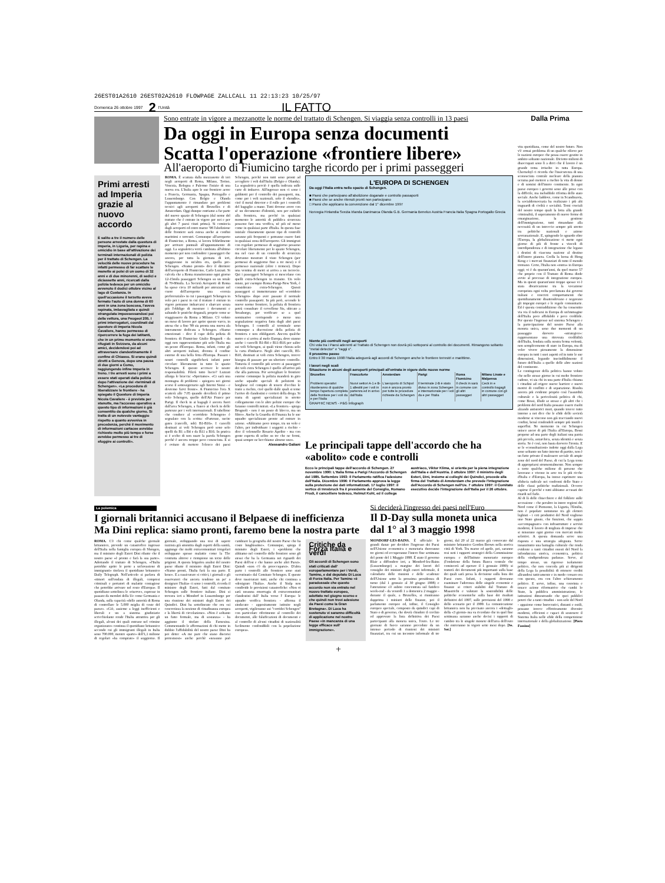26EST01A2610 26EST02A2610 FLOWPAGE ZALLCALL 11 22:13:23 10/25/97
Domenica 26 ottobre 1997 2 l'Unità IL FATTO
Sono entrate in vigore a mezzanotte le norme del trattato di Schengen. Si viaggia senza controlli in 13 paesi
Da oggi in Europa senza documenti
Scatta l'operazione «frontiere libere»
All'aeroporto di Fiumicino targhe ricordo per i primi passeggeri
Primi arresti ad Imperia grazie al nuovo accordo
È salito a tre il numero delle persone arrestate dalla questura di Imperia, in Liguria, per rapina e omicidio in base all'attivazione dei terminali internazionali di polizia per il trattato di Schengen. La velocità delle nuove procedure ha infatti permesso di far scattare le manette ai polsi di un uomo di 32 anni e di due minorenni, di sedici e diciassette anni, ricercati dalla polizia tedesca per un omicidio avvenuto il dodici ottobre vicino al lago di Costanza. In quell'occasione il terzetto aveva fermato l'auto di una donna di 60 anni in una zona boscosa, l'aveva rapinata, imbavagliata e quindi strangolata impossessandosi poi della vettura, una Peugeot 205. I primi interrogatori, coordinati dal questore di Imperia Nicola Cavaliere, hanno permesso di ripercorrere la fuga dei latitanti, che in un primo momento si erano rifugiati in Svizzera, da alcuni amici, decidendosi poi ad attraversare clandestinamente il confine di Chiasso. Si erano quindi diretti a Genova, dopo una pausa di due giorni a Como, raggiungendo infine Imperia in treno. I tre arresti sono i primi a essere stati operati dalla polizia dopo l'attivazione dei «terminali di Schengen». «La procedura di liberalizzare le frontiere - ha spiegato il Questore di Imperia Nicola Cavaliere - è prevista per stanotte, ma l'accesso operativo a questo tipo di informazioni è già consentito da qualche giorno. Si tratta di un notevole vantaggio rispetto a quanto avveniva in precedenza, perchè il movimento di informazioni cartacee avrebbe richiesto molto più tempo e forse avrebbe permesso ai tre di sfuggire ai controlli».
ROMA. È scattata dalla mezzanotte di ieri negli aeroporti di Roma, Milano, Torino, Venezia, Bologna e Palermo l'inizio di una nuova era. L'Italia apre le sue frontiere aeree a Francia, Germania, Spagna, Portogallo e Lussemburgo. Con Belgio e Olanda l'appuntamento è rimandato per problemi tecnici agli aeroporti di Bruxelles e di Amsterdam. Oggi dunque entriamo a far parte del nuovo spazio di Schengen (dal nome del trattato che è entrato in vigore per noi e per gli altri 7 paesi citati prima). Si comincia dagli aeroporti ed entro marzo '98 l'abolizione delle frontiere sarà estesa anche ai confini marittimi e terrestri. Comunque all'aeroporto di Fiumicino, a Roma, si lavora febbrilmente per arrivare puntuali all'appuntamento di oggi. La segnaletica verrà cambiata all'ultimo momento per non confondere i passeggeri che ancora, per tutta la giornata di ieri, viaggiavano in un'altra era, quella pre-Schengen. «Siamo pronti» dice il direttore dell'aeroporto di Fiumicino, Carlo Luzzati. Si calcola che a Roma transiteranno ogni giorno 12-15mila passeggeri Schengen su un totale di 70-80mila. La Società Aeroporti di Roma ha speso circa 10 miliardi per attrezzare nel cuore dell'aeroporto una «corsia preferenziale» in cui i passeggeri Schengen in volo per i paesi in cui il trattato è entrato in vigore potranno imbarcarsi e sbarcare senza più l'obbligo di mostrare i documenti e saltando le pratiche doganali, proprio come se viaggiassero da Roma a Milano. C'è voluto un mese di lavoro per aprire questo varco, in attesa che a fine '99 sia pronta una nuova ala interamente dedicata a Schengen. «Siamo emozionati - dice il capo della polizia di frontiera di Fiumicino Giulio Brugnoli - da oggi non rappresentiamo più solo l'Italia ma un pezzo d'Europa». Roma, infatti, come gli altri aeroporti italiani, diventa il confine esterno di una bella fetta d'Europa. Passare i nostri controlli significherà infatti poter circolare liberamente in tutto lo spazio Schengen. E questo accresce le nostre responsabilità. Filerà tutto liscio? Luzzati allarga le braccia: «Speriamo». «Ci sarà una montagna di problemi - spiegava nei giorni scorsi il sottosegretario agli Interni Sinisi - e dovremo farvi fronte». A Fiumicino l'ora X scatterà alle 7.05 quando decollerà il primo volo Schengen, quello dell'Air France per Parigi. Il check in ai bagagli è ancora fuori dall'area Schengen, a fianco ai check in delle partenze per i voli internazionali. Il tabellone che conduce al «corridoio Schengen» è segnalato con la scritta: «Partenze, uscite gates (cancelli, ndr) B1-B16». I cancelli destinati ai voli Schengen però sono solo quelli da B1 a B4 e da B11 a B16. In pratica si è scelto di non usare la parola Schengen perchè è ancora troppo poco conosciuta. E si è evitato di mettere l'elenco dei paesi Schengen, perchè non tutti sono pronti ad accogliere i voli dall'Italia (Belgio e Olanda). La segnaletica perciò è quella indicata sulle carte di imbarco. All'ingresso non ci sono i gabbiotti per il controllo dei passaporti, ma, come per i voli nazionali, solo il «bendix», cioè il metal detector e il rullo per i controlli del bagaglio a mano. Tutti devono avere con sè un documento d'identità, non per esibirlo alla frontiera, ma perchè in qualsiasi momento le autorità di pubblica sicurezza possono fare una verifica, nè più nè meno come in qualsiasi parte d'Italia. In questa fase iniziale chiaramente questo tipo di controlli saranno più frequenti e potranno essere fatti in qualsiasi zona dell'aeroporto. Gli immigrati con regolare permesso di soggiorno possono circolare liberamente per lo spazio Schengen, ma nel caso di un controllo di sicurezza dovranno mostrare il visto Schengen (per permessi di soggiorno fino a tre mesi) o il permesso nazionale (oltre i tremesi). Dopo una ventina di metri si arriva a un incrocio. Qui i passeggeri Schengen si mescolano con quelli extra-Schengen in transito. Un volo misto, per esempio Roma-Parigi-New York, è considerato extra-Schengen. Questi passeggeri si immetteranno nel «corridoio Schengen» dopo aver passato il normale controllo passaporti. In più però, secondo le nuove norme frontiere, la polizia di frontiera potrà consultare il cervellone Sis, ubicato a Strasburgo, per verificare se a quel nominativo corrisponde o meno una segnalazione negativa fatta dagli altri paesi Schengen. I controlli al terminale sono comunque a discrezione della polizia di frontiera e non obbligatori. Ancora qualche metro e si arriva al molo Europa, dove stanno anche i cancelli B1-B4 e B11-B16 per salire sui voli Schengen, ai quali viene chiesta solo la carta d'imbarco. Negli altri cancelli, B5-B10, destinati ai voli extra Schengen, invece bisogna di passare per un ulteriore controllo. Tuttavia il controllo più severo ai passeggeri dei voli extra Schengen è quello all'arrivo più che alla partenza. Per sorvegliare le frontiere esterne comunque la polizia manderà in giro anche squadre speciali di poliziotti in borghese col compito di tenere d'occhio le tratte a rischio, cioè quelle dalle quali si teme l'arrivo di clandestini e corrieri della droga. Si tratta di agenti specializzati in stretto collegamento con le altre polizie europee che faranno controlli mirati. «La frontiera - spiega Brugnoli - non è un posto di blocco, ma un filtro». Anche la Guardia di Finanza ha le sue squadre specializzate pronte ad entrare in azione. «Abbiamo poco tempo, tra un volo e l'altro, per individuare i soggetti a rischio - dice il colonnello Rosario Apolito - ma con gente esperta di solito su tre che ne fermi, quasi sempre ne becchiamo almeno uno».
Alessandro Galiani
L'EUROPA DI SCHENGEN
Da oggi l'Italia entra nello spazio di Schengen.
■ Paesi che partecipano all'abolizione doganale e controllo passaporti
■ Paesi che se anche ritenuti pronti non partecipano
□ Paesi che applicano la convenzione dal 1° dicembre 1997
Norvegia Finlandia Svezia Irlanda Danimarca Olanda G.B. Germania Benelux Austria Francia Italia Spagna Portogallo Grecia
Niente più controlli negli aeroporti
Chi vola tra i Paesi aderenti al Trattato di Schengen non dovrà più sottoporsi al controllo dei documenti. Rimangono soltanto "metal detector" e "raggi x".
Il prossimo passo
Entro il 30 marzo 1998 l'Italia adeguerà agli accordi di Schengen anche le frontiere terrestri e marittime.
I lavori negli scali
Situazione in alcuni degli aeroporti principali all'entrata in vigore delle nuove norme
| Bruxelles | Francoforte | Amsterdam | Parigi | Roma Fiumicino | Milano Linate e Malpensa |
| --- | --- | --- | --- | --- | --- |
| Problemi operativi ritarderanno di qualche tempo l'apertura completa delle frontiere per i voli da e per l'Italia | Nuovi settori A-1 e B-1 allestiti per i voli in partenza ed in arrivo dall'Italia | L'aeroporto di Schipol non è ancora pronto per tutte le procedure richieste da Schengen | Il terminale 2-B è stato diviso in zona Schengen e internazionale per i voli da e per l'Italia | Il check in sarà in comune con gli altri passeggeri | Ceck in e controllo bagagli in comune con gli altri passeggeri |
GRAPHIC NEWS - P&G Infograph
Le principali tappe dell'accordo che ha «abolito» code e controlli
Ecco le principali tappe dell'accordo di Schengen. 27 novembre 1990: L'Italia firma a Parigi l'Accordo di Schengen del 1985. Settembre 1993: Il Parlamento ratifica l'adesione dell'Italia. Dicembre 1996: Il Parlamento approva la legge sulla protezione dei dati informatizzati. 17 luglio 1997: il vertice di Innsbruck fra il presidente del Consiglio, Romano Prodi, il cancelliere tedesco, Helmut Kohl, ed il collega austriaco, Viktor Klima, si orienta per la piena integrazione dell'Italia e dell'Austria. 2 ottobre 1997: il ministro degli Esteri, Dini, insieme ai colleghi dei Quindici, procede alla firma del Trattato di Amsterdam che prevede l'integrazione dell'Accordo di Schengen nell'Ue. 7 ottobre 1997: il Comitato esecutivo decide l'integrazione dell'Italia per il 26 ottobre.
La polemica
I giornali britannici accusano il Belpaese di inefficienza
Ma Dini replica: siamo pronti, faremo bene la nostra parte
ROMA. C'è chi come qualche giornale britannico, prevede un catastrofico ingresso dell'Italia nella famiglia europea di Shengen, ma il ministro degli Esteri Dini ribatte che il nostro paese «è pronto e farà la sua parte». Adottando il trattato di Schengen, «l'Italia potrebbe aprire le porte a un'invasione di immigranti» titolava il quotidiano britannico Daily Telegraph. Nell'articolo si parlava di «timori sull'ondata di illegali, compresi criminali e portatori di malattie contagiose che potrebbe arrivare nel resto d'Europa». Il quotidiano sottolinea le «riserve», espresse in passato da membri della Ue come Germania e Olanda, sulla capacità «delle autorità di Roma di controllare le 5.000 miglia di coste del paese». «Ciò, assieme a leggi inefficienti e liberali e un a sistema giudiziario scricchiolante rende l'Italia attrattiva per gli illegali, alcuni dei quali entrano nel crimine organizzato» continua il quotidiano britannico secondo cui gli immigranti illegali in Italia sono 700.000, mentre «parte» dell'1,1 milione di regolari «ha comprato» il soggiorno. Il giornale, sviluppando una tesi di sapore razzista già smentita dagli esperti della sanità, aggiunge che molti extracomunitari irregolari sviluppano spesso malattie come la Tbc contratta altrove e riempiono un terzo delle prigioni. A questa brigativa analisi del nostro paese ribatte il ministro degli Esteri Dini: «Siamo pronti, l'Italia farà la sua parte. E bene». E a rassicurare «i critici, i giornali e gli osservatori che ancora tendono un po' a denigrare l'Italia» ci sono i controlli, ricorda il ministro degli Esteri, fatti dal comitato Schengen sulle frontiere italiane. Dini si trovava ieri a Mondorf in Lussemburgo per una riunione dei ministri degli Esteri dei Quindici. Dini ha sottolineato che ora «si concretizza la nozione di cittadinanza europea e la libertà di circolazione». «Non è soltanto un fatto formale, ma di sostanza» - ha aggiunto il titolare della Farnesina. Commentando le affermazioni di chi mette in dubbio l'affidabilità del nostro paese Dini ha poi detto: «A me pare che siano discorsi pretestuosi» anche perchè «nessuno può cambiare la geografia del nostro Paese che ha coste lunghissime». Comunque, spiega il ministro degli Esteri, i «problemi che abbiamo nel controllo delle frontiere sono gli stessi che ha la Germania nei riguardi dei Paesi dell'est e che hanno anche altri Paesi». Quindi «non c'è da preoccuparsi». D'altra parte i controlli alle frontiere sono stati «scrutinati» dal Comitato Schengen. E questo deve rassicurare tutti, anche chi continua a «denigrare l'Italia». Anche il Siulp non condivide le previsioni catastrofiche: «Non vi sarà nessuna emorragia di extracomunitari clandestini dall' Italia verso l' Europa: le squadre verifica frontiera - afferma il sindacato - appositamente istituite negli aeroporti, vigileranno sui "corridoi Schengen" con particolare riferimento al controllo dei documenti, alle falsificazioni di documenti e al controllo di alcuni cittadini di nazionalità facilmente confondibili con la popolazione europea».
Critiche da Forza Italia e verdi
Gli accordi di Schengen sono stati criticati dall' europarlamentare per i Verdi, Tamino, e dal deputato Di Luca di Forza Italia. Per Tamino «è paradossale che questo accordo non sia entrato nel nuovo trattato europeo, adottato nel giugno scorso e che quindi non trovi adesione da Paesi come la Gran Bretagna». Di Luca ha sostenuto vi saranno difficoltà di applicazione nel nostro Paese «in mancanza di una legge efficace sull' immigrazione».
Si deciderà l'ingresso dei paesi nell'Euro
Il D-Day sulla moneta unica
dal 1° al 3 maggio 1998
MONDORF-LES-BAINS. È ufficiale: le grandi danze per decidere l'ingresso dei Paesi nell'Unione economica e monetaria dureranno tre giorni ed occuperanno l'intero fine settimana del ponte del 1 Maggio 1998. È stato il governo Blair a diffondere ieri, a Mondorf-les-Bains (Lussemburgo) a margine dei lavori del consiglio dei ministri degli esteri informale, il calendario delle riunioni e delle scadenze dell'Unione sotto la prossima presidenza di turno (dal 1 gennaio al 30 giugno 1998) e l'attenzione s'è subito concentrata sul fatidico week-end - da venerdì 1 a domenica 2 maggio - durante il quale, a Bruxelles, si riuniranno dapprima i ministri delle finanze, poi il parlamento europeo ed, infine, il Consiglio europeo speciale, composto da quindici capi di Stato o di governo, che dovrà chiudere il cerchio ed approvare la lista definitiva dei Paesi partecipanti alla moneta unica, l'euro. Le tre giornate di fuoco saranno precedute da un intenso periodo di riunioni dei ministri finanziari, tra cui un incontro informale di tre giorni, dal 20 al 22 marzo già convocato dal ministro britannico Gordon Brown nella storica città di York. Tra marzo ed aprile, poi, saranno resi noti i rapporti strategici della Commissione europea e dell'Istituto monetario europeo (l'embrione della futura Banca centrale che comincerà ad operare il 1 gennaio 1999): si tratterà dei documenti più importanti sulla base dei quali sarà presa la decisione sulla lista dei Paesi euro. Infatti, i rapporti dovranno esaminare l'aderenza delle singole economie e finanze ai criteri stabiliti dal Trattato di Maastricht e valutare la sostenibilità delle politiche economiche sulla base dei risultati definitivi del 1997, sulle previsioni del 1998 e dello scenario per il 1999. La comunicazione britannica non ha precisato ancora i «dettagli» della «3 giorni» ma va ricordato che in quel fine settimana saranno anche decisi i rapporti di cambio tra le singole monete dell'area dell'euro che entreranno in vigore sette mesi dopo. [Se. Ser.]
Dalla Prima
vita quotidiana, come del nostro futuro. Non v'è ormai problema di un qualche rilievo per le nazioni europee che possa essere gestito in ambito soltanto nazionale. Diciotto milioni di disoccupati sono lì a dirci che il lavoro è un grande tema irrisolto in tutta Europa. Chernobyl ci ricorda che l'insicurezza di una sconosciuta centrale nucleare della pianura ucraina può mettere a rischio la vita di donne e di uomini dell'intero continente. In ogni paese europeo i governi sono alle prese con la difficile, ma ineludibile riforma dello stato sociale. Anche laddove, come in Scandinavia, la socialdemocrazia ha realizzato i più alti traguardi di civiltà e socialità. Temi cruciali del nostro tempo quali la lotta alla grande criminalità, il superamento di nuove forme di emarginazione, la gestione dell'immigrazione, tutti rimandano alla necessità di un intreccio sempre più stretto tra politiche nazionali e azione sovranazionale. E, spingendo lo sguardo oltre l'Europa, la globalizzazione ci mette ogni giorno di più di fronte a vincoli di interdipendenza e di integrazione che legano i destini di ciascuna nazione al destino dell'intero pianeta. Crolla la borsa di Hong Kong e i mercati finanziari di tutto il mondo tremano. Certo, l'Italia non «entra» in Europa oggi; vi è da quarant'anni, da quel marzo 57 che proprio con il Trattato di Roma diede avvio al processo di integrazione europea. Ma in questi quarant'anni troppo spesso vi è stata divaricazione tra la vocazione europeista ogni volta proclamata dai governi italiani e concreti comportamenti che quotidianamente disattendevano e negavano gli impegni europei e le regole comunitarie. Ed è questa contraddizione che ha consentito via via il radicarsi in Europa di un'immagine dell'Italia poco affidabile e poco credibile. Per questo l'ingresso nel sistema Schengen e la partecipazione del nostro Paese alla moneta unica, sono due momenti di un passaggio davvero «strategico»: rappresentano una ritrovata credibilità dell'Italia, fondata sulla nostra ferma volontà, non semplicemente di stare in Europa, ma di voler vivere pienamente la dimensione europea in tutti i suoi aspetti ed in tutte le sue dimensioni, legando inscindibilmente il futuro dell'Italia a quello delle altre nazioni del continente.
Le contingenze della politica hanno voluto che nello stesso giorno in cui molte frontiere cadono, vi sia chi in una parte d'Italia chiama i cittadini ad erigere nuove barriere e nuovi motivi di conflitti e di separazione. Risulta ancora più evidente proprio così l'assurdità culturale e la pericolosità politica di chi, come Bossi, illude se stesso e gli altri che i problemi del nord Italia possano essere risolti alzando antistorici muri, quando invece tutto intorno a noi dice che le sfide delle società moderne si vincono non già tracciando nuovi confini, bensì rendendoli sempre più inutili e superflui. Ne momento in cui Schengen unisce ancor di più l'Italia all'Europa, Bossi propone ad una parte degli italiani una patria più piccola, autarchica, senza identità e senza storia. Se è così, non basta davvero l'ironia. E se le «consultazioni» indette oggi dalla Lega sono soltanto un fatto interno di partito, non è un fatto privato il malessere sociale di ampie zone del nord del Paese, di cui la Lega tenta di appropriarsi strumentalmente. Non sempre a torto qualche milione di persone che lavorano e vivono in aree tra le più ricche d'Italia e d'Europa, ha inteso esprimere una sfiducia radicale nei confronti dello Stato e delle classi politiche tradizionali. Occorre capirne il perché e tutti abbiamo accusati dei ritardi nel farlo.
Al di là delle chiacchiere e del folklore sulle secessione - che peraltro in intere regioni del Nord come il Piemonte, la Liguria, l'Emilia, non è popolare nemmeno tra gli elettori leghisti - i ceti produttivi del Nord vogliono uno Stato giusto, che funzioni, che sappia «accompagnare» con infrastrutture e servizi moderni, il lavoro di migliaia di imprese che si misurano ogni giorno con mercati molto selettivi. A questa domanda serve una risposta e una strategia adeguata. Serve innanzitutto una battaglia culturale che renda evidente a tanti cittadini onesti del Nord la infondatezza storica, economica, politica della «indipendenza padana». Serve, al tempo stesso, un rigoroso isolamento politico, che non conceda più ai dirigenti della Lega la possibilità di ottenere crediti alleandosi tatticamente e in modo corsaro ora con questo, ora con l'altro schieramento politico. E serve, infine, una convinta e tenace azione riformatrice che cambi lo Stato, la pubblica amministrazione, le istituzioni dimostrando che quei pubblici poteri che a tanti cittadini - non solo del Nord - appaiono come burocratici, distanti e ostili, possano invece effettivamente divenire moderni, efficienti e capaci di sostenere il Sistema Italia nelle sfide della competizione internazionale e della globalizzazione. [Piero Fassino]
+